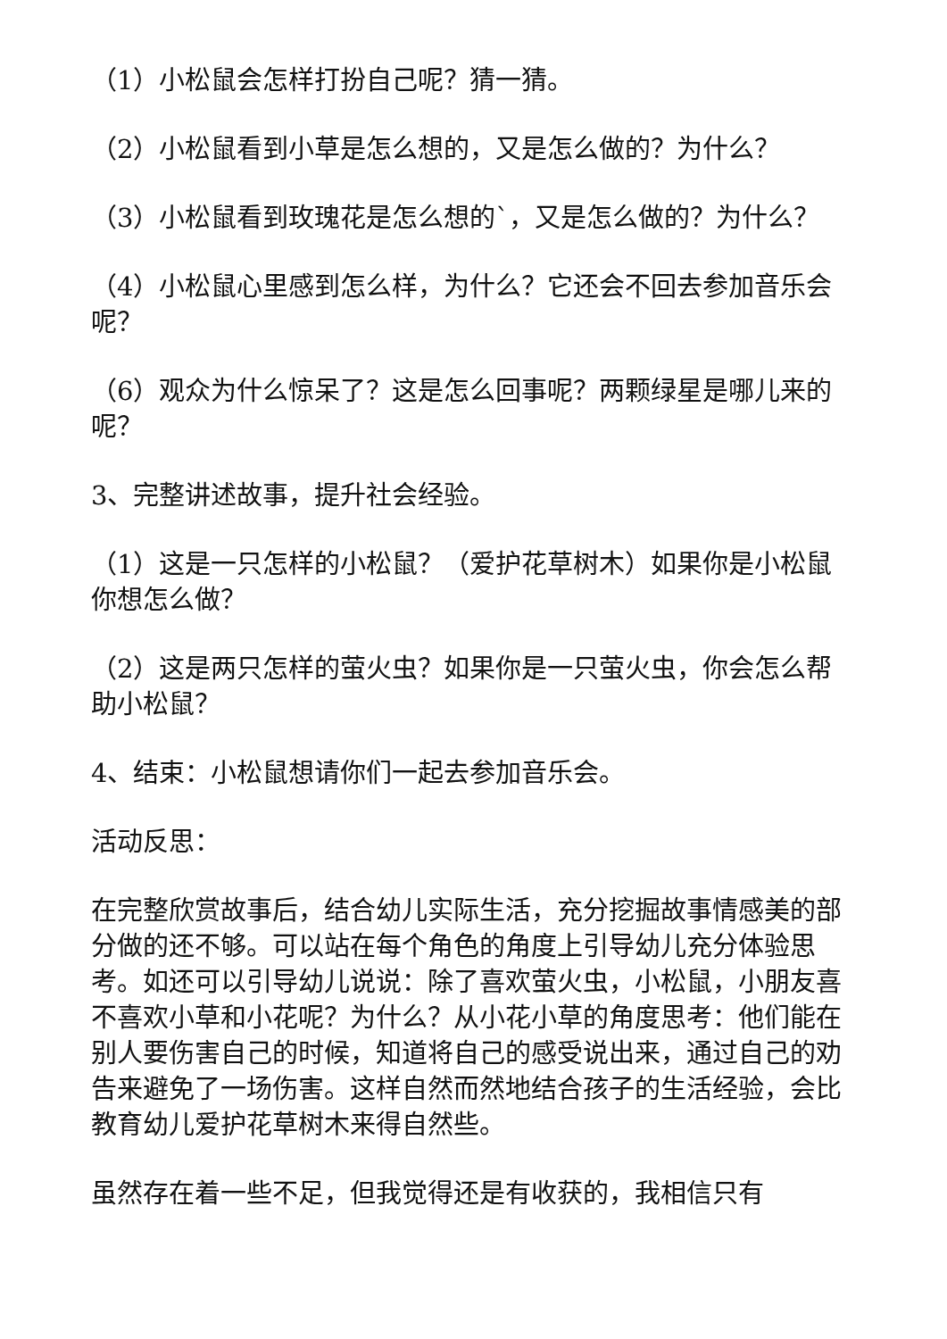（1）小松鼠会怎样打扮自己呢？猜一猜。
（2）小松鼠看到小草是怎么想的，又是怎么做的？为什么？
（3）小松鼠看到玫瑰花是怎么想的`，又是怎么做的？为什么？
（4）小松鼠心里感到怎么样，为什么？它还会不回去参加音乐会呢？
（6）观众为什么惊呆了？这是怎么回事呢？两颗绿星是哪儿来的呢？
3、完整讲述故事，提升社会经验。
（1）这是一只怎样的小松鼠？（爱护花草树木）如果你是小松鼠你想怎么做？
（2）这是两只怎样的萤火虫？如果你是一只萤火虫，你会怎么帮助小松鼠？
4、结束：小松鼠想请你们一起去参加音乐会。
活动反思：
在完整欣赏故事后，结合幼儿实际生活，充分挖掘故事情感美的部分做的还不够。可以站在每个角色的角度上引导幼儿充分体验思考。如还可以引导幼儿说说：除了喜欢萤火虫，小松鼠，小朋友喜不喜欢小草和小花呢？为什么？从小花小草的角度思考：他们能在别人要伤害自己的时候，知道将自己的感受说出来，通过自己的劝告来避免了一场伤害。这样自然而然地结合孩子的生活经验，会比教育幼儿爱护花草树木来得自然些。
虽然存在着一些不足，但我觉得还是有收获的，我相信只有